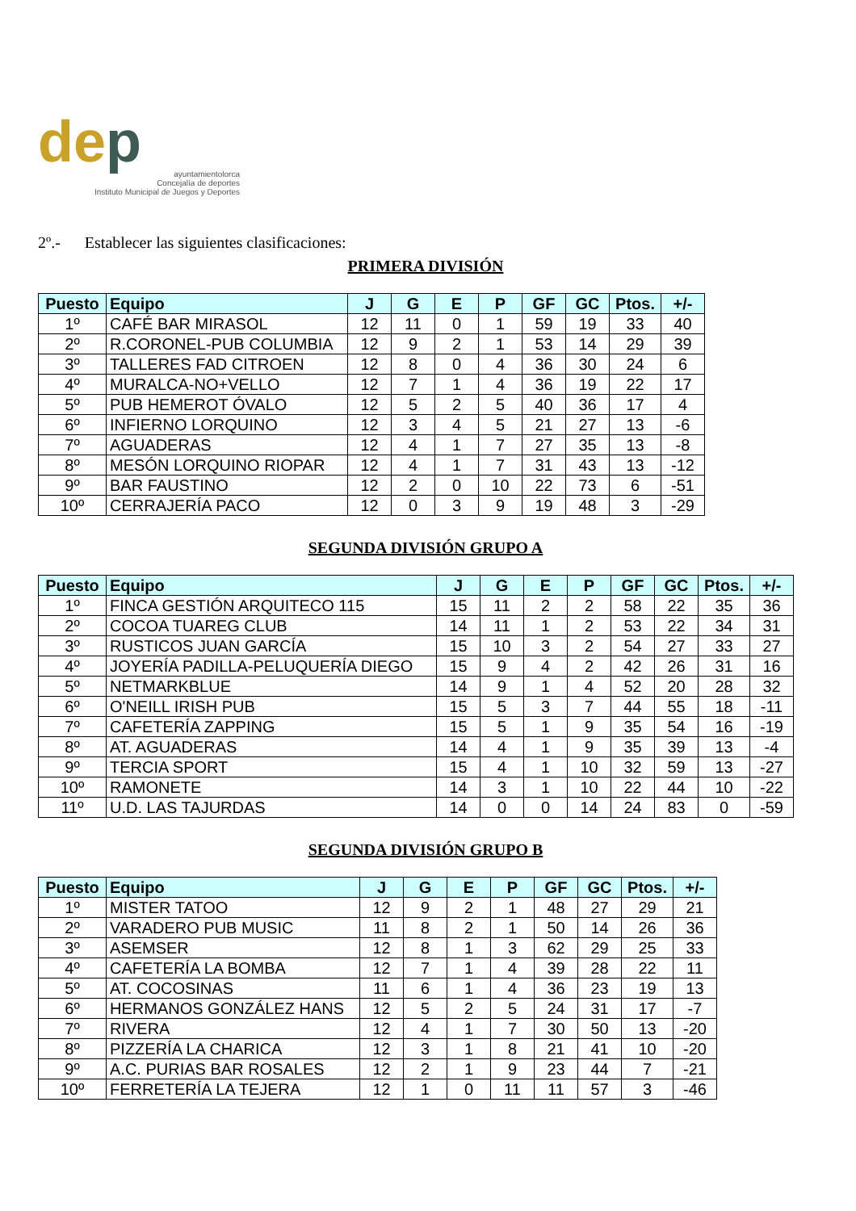dep
ayuntamientolorca
Concejalía de deportes
Instituto Municipal de Juegos y Deportes
2º.- Establecer las siguientes clasificaciones:
PRIMERA DIVISIÓN
| Puesto | Equipo | J | G | E | P | GF | GC | Ptos. | +/- |
| --- | --- | --- | --- | --- | --- | --- | --- | --- | --- |
| 1º | CAFÉ BAR MIRASOL | 12 | 11 | 0 | 1 | 59 | 19 | 33 | 40 |
| 2º | R.CORONEL-PUB COLUMBIA | 12 | 9 | 2 | 1 | 53 | 14 | 29 | 39 |
| 3º | TALLERES FAD CITROEN | 12 | 8 | 0 | 4 | 36 | 30 | 24 | 6 |
| 4º | MURALCA-NO+VELLO | 12 | 7 | 1 | 4 | 36 | 19 | 22 | 17 |
| 5º | PUB HEMEROT ÓVALO | 12 | 5 | 2 | 5 | 40 | 36 | 17 | 4 |
| 6º | INFIERNO LORQUINO | 12 | 3 | 4 | 5 | 21 | 27 | 13 | -6 |
| 7º | AGUADERAS | 12 | 4 | 1 | 7 | 27 | 35 | 13 | -8 |
| 8º | MESÓN LORQUINO RIOPAR | 12 | 4 | 1 | 7 | 31 | 43 | 13 | -12 |
| 9º | BAR FAUSTINO | 12 | 2 | 0 | 10 | 22 | 73 | 6 | -51 |
| 10º | CERRAJERÍA PACO | 12 | 0 | 3 | 9 | 19 | 48 | 3 | -29 |
SEGUNDA DIVISIÓN GRUPO A
| Puesto | Equipo | J | G | E | P | GF | GC | Ptos. | +/- |
| --- | --- | --- | --- | --- | --- | --- | --- | --- | --- |
| 1º | FINCA GESTIÓN ARQUITECO 115 | 15 | 11 | 2 | 2 | 58 | 22 | 35 | 36 |
| 2º | COCOA TUAREG CLUB | 14 | 11 | 1 | 2 | 53 | 22 | 34 | 31 |
| 3º | RUSTICOS JUAN GARCÍA | 15 | 10 | 3 | 2 | 54 | 27 | 33 | 27 |
| 4º | JOYERÍA PADILLA-PELUQUERÍA DIEGO | 15 | 9 | 4 | 2 | 42 | 26 | 31 | 16 |
| 5º | NETMARKBLUE | 14 | 9 | 1 | 4 | 52 | 20 | 28 | 32 |
| 6º | O'NEILL IRISH PUB | 15 | 5 | 3 | 7 | 44 | 55 | 18 | -11 |
| 7º | CAFETERÍA ZAPPING | 15 | 5 | 1 | 9 | 35 | 54 | 16 | -19 |
| 8º | AT. AGUADERAS | 14 | 4 | 1 | 9 | 35 | 39 | 13 | -4 |
| 9º | TERCIA SPORT | 15 | 4 | 1 | 10 | 32 | 59 | 13 | -27 |
| 10º | RAMONETE | 14 | 3 | 1 | 10 | 22 | 44 | 10 | -22 |
| 11º | U.D. LAS TAJURDAS | 14 | 0 | 0 | 14 | 24 | 83 | 0 | -59 |
SEGUNDA DIVISIÓN GRUPO B
| Puesto | Equipo | J | G | E | P | GF | GC | Ptos. | +/- |
| --- | --- | --- | --- | --- | --- | --- | --- | --- | --- |
| 1º | MISTER TATOO | 12 | 9 | 2 | 1 | 48 | 27 | 29 | 21 |
| 2º | VARADERO PUB MUSIC | 11 | 8 | 2 | 1 | 50 | 14 | 26 | 36 |
| 3º | ASEMSER | 12 | 8 | 1 | 3 | 62 | 29 | 25 | 33 |
| 4º | CAFETERÍA LA BOMBA | 12 | 7 | 1 | 4 | 39 | 28 | 22 | 11 |
| 5º | AT. COCOSINAS | 11 | 6 | 1 | 4 | 36 | 23 | 19 | 13 |
| 6º | HERMANOS GONZÁLEZ HANS | 12 | 5 | 2 | 5 | 24 | 31 | 17 | -7 |
| 7º | RIVERA | 12 | 4 | 1 | 7 | 30 | 50 | 13 | -20 |
| 8º | PIZZERÍA LA CHARICA | 12 | 3 | 1 | 8 | 21 | 41 | 10 | -20 |
| 9º | A.C. PURIAS BAR ROSALES | 12 | 2 | 1 | 9 | 23 | 44 | 7 | -21 |
| 10º | FERRETERÍA LA TEJERA | 12 | 1 | 0 | 11 | 11 | 57 | 3 | -46 |